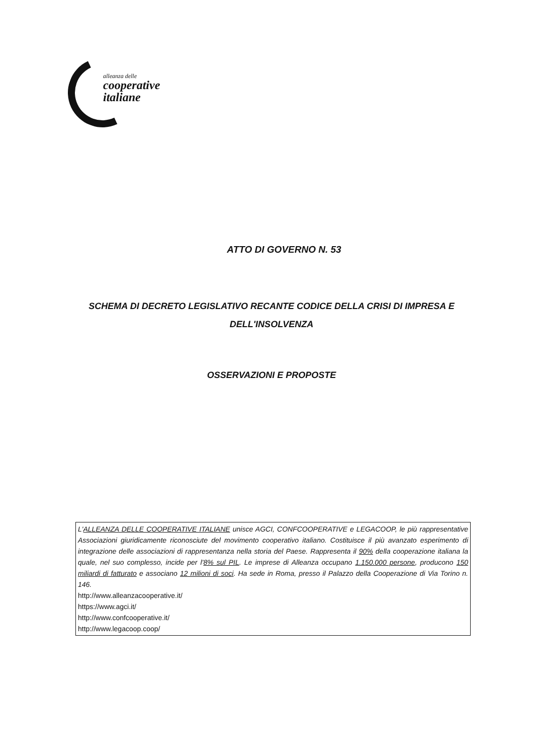alleanza delle
cooperative
italiane
ATTO DI GOVERNO N. 53
SCHEMA DI DECRETO LEGISLATIVO RECANTE CODICE DELLA CRISI DI IMPRESA E DELL'INSOLVENZA
OSSERVAZIONI E PROPOSTE
L'ALLEANZA DELLE COOPERATIVE ITALIANE unisce AGCI, CONFCOOPERATIVE e LEGACOOP, le più rappresentative Associazioni giuridicamente riconosciute del movimento cooperativo italiano. Costituisce il più avanzato esperimento di integrazione delle associazioni di rappresentanza nella storia del Paese. Rappresenta il 90% della cooperazione italiana la quale, nel suo complesso, incide per l'8% sul PIL. Le imprese di Alleanza occupano 1.150.000 persone, producono 150 miliardi di fatturato e associano 12 milioni di soci. Ha sede in Roma, presso il Palazzo della Cooperazione di Via Torino n. 146.
http://www.alleanzacooperative.it/
https://www.agci.it/
http://www.confcooperative.it/
http://www.legacoop.coop/